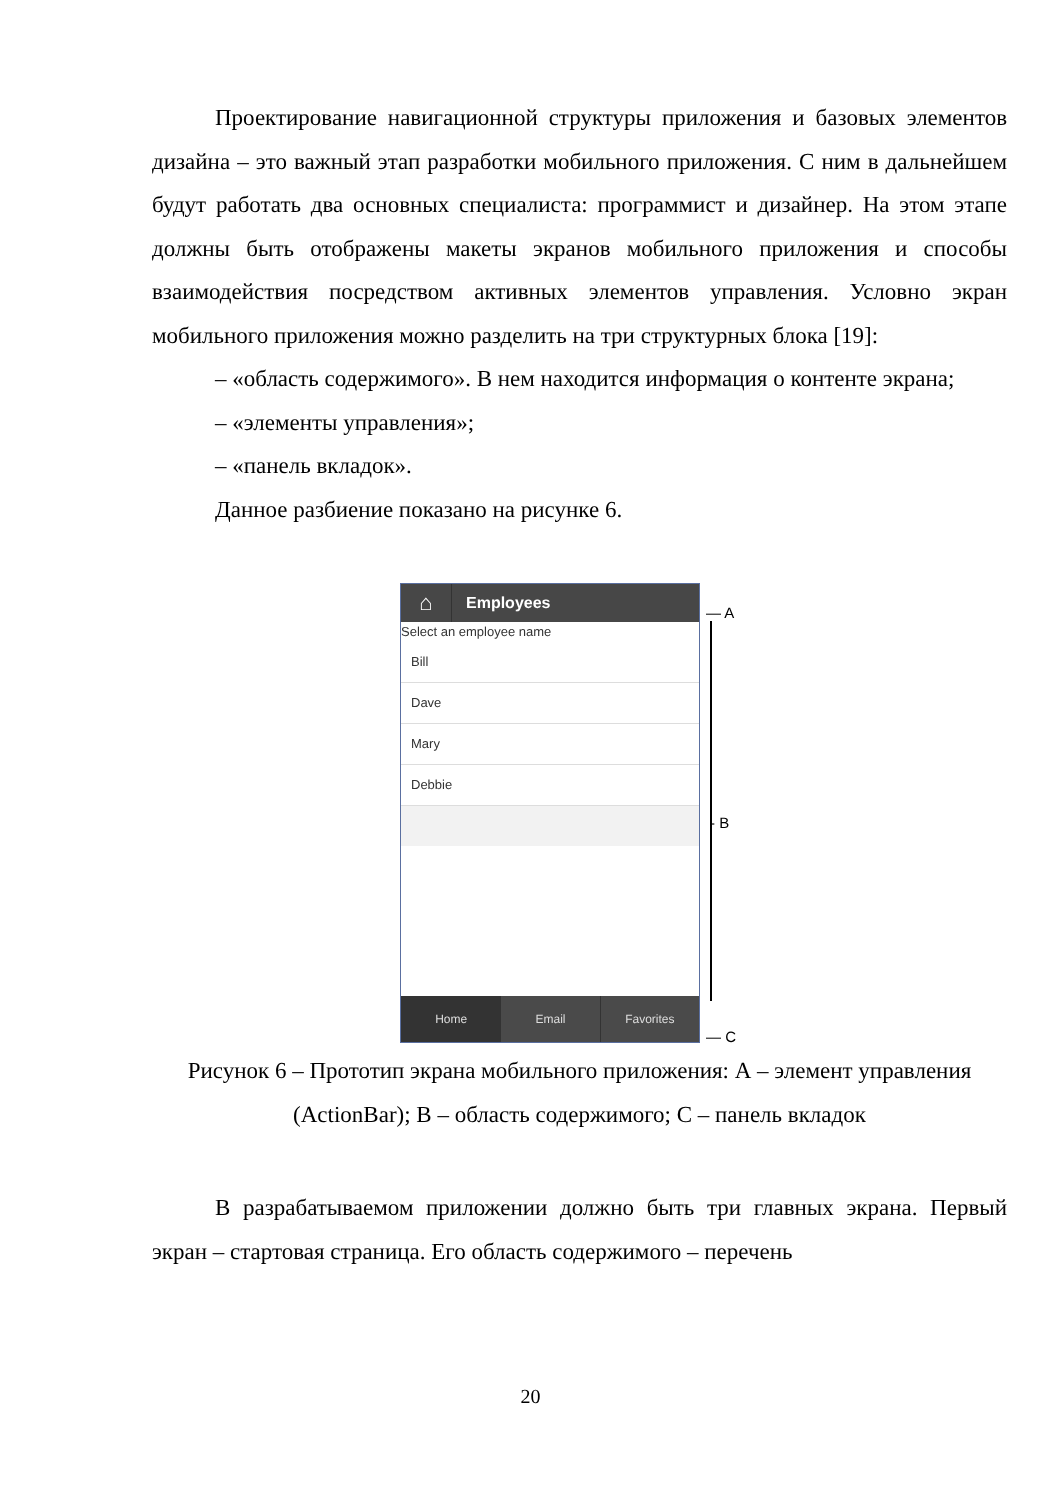Проектирование навигационной структуры приложения и базовых элементов дизайна – это важный этап разработки мобильного приложения. С ним в дальнейшем будут работать два основных специалиста: программист и дизайнер. На этом этапе должны быть отображены макеты экранов мобильного приложения и способы взаимодействия посредством активных элементов управления. Условно экран мобильного приложения можно разделить на три структурных блока [19]:
– «область содержимого». В нем находится информация о контенте экрана;
– «элементы управления»;
– «панель вкладок».
Данное разбиение показано на рисунке 6.
⌂
Employees
Select an employee name
Bill
Dave
Mary
Debbie
Home Email Favorites
— A
- B
— C
Рисунок 6 – Прототип экрана мобильного приложения: А – элемент управления (ActionBar); В – область содержимого; С – панель вкладок
В разрабатываемом приложении должно быть три главных экрана. Первый экран – стартовая страница. Его область содержимого – перечень
20